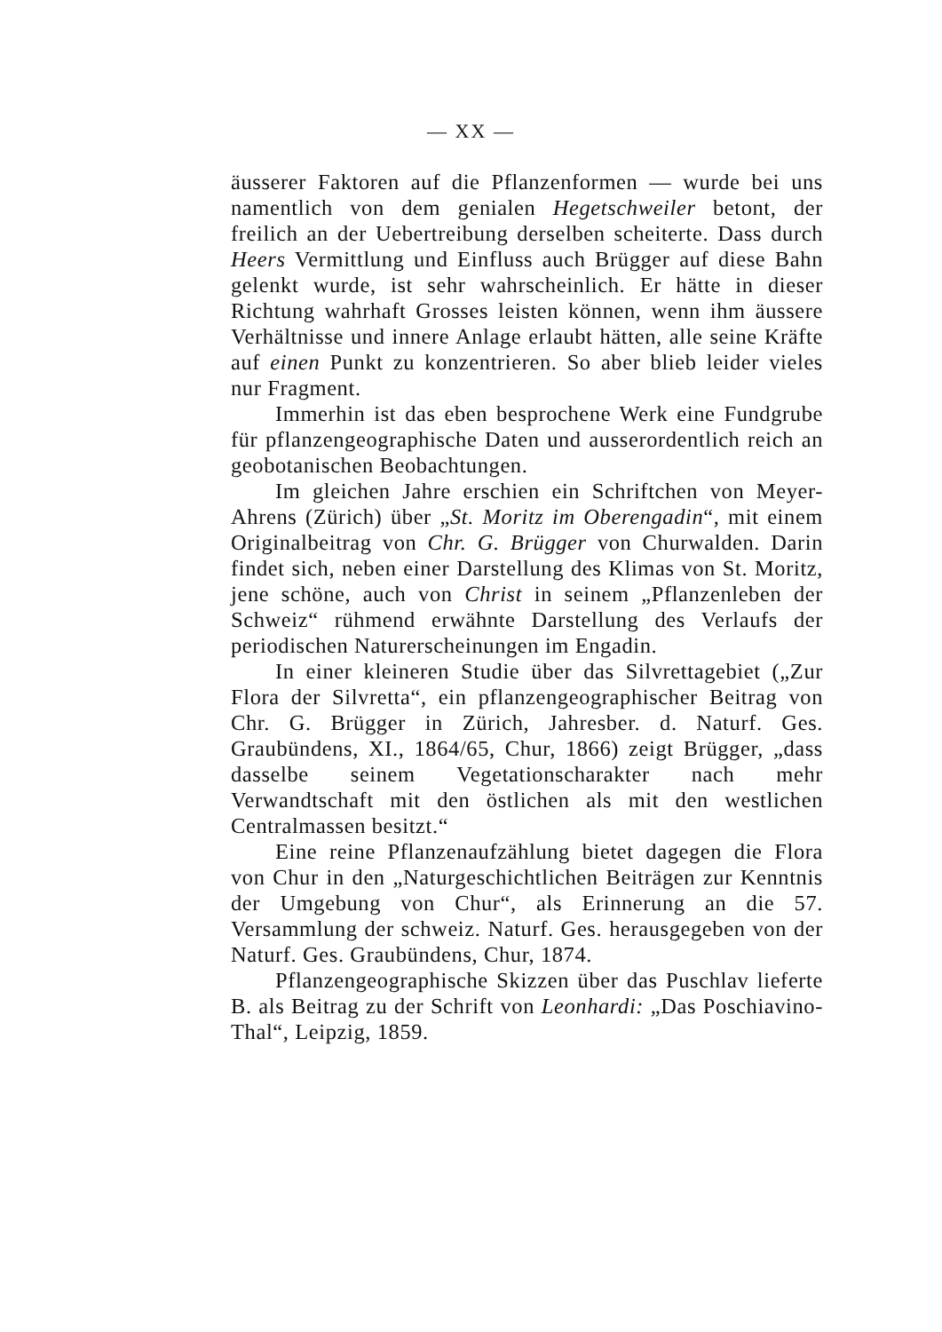— XX —
äusserer Faktoren auf die Pflanzenformen — wurde bei uns namentlich von dem genialen Hegetschweiler betont, der freilich an der Uebertreibung derselben scheiterte. Dass durch Heers Vermittlung und Einfluss auch Brügger auf diese Bahn gelenkt wurde, ist sehr wahrscheinlich. Er hätte in dieser Richtung wahrhaft Grosses leisten können, wenn ihm äussere Verhältnisse und innere Anlage erlaubt hätten, alle seine Kräfte auf einen Punkt zu konzentrieren. So aber blieb leider vieles nur Fragment.
Immerhin ist das eben besprochene Werk eine Fundgrube für pflanzengeographische Daten und ausserordentlich reich an geobotanischen Beobachtungen.
Im gleichen Jahre erschien ein Schriftchen von Meyer-Ahrens (Zürich) über „St. Moritz im Oberengadin“, mit einem Originalbeitrag von Chr. G. Brügger von Churwalden. Darin findet sich, neben einer Darstellung des Klimas von St. Moritz, jene schöne, auch von Christ in seinem „Pflanzenleben der Schweiz“ rühmend erwähnte Darstellung des Verlaufs der periodischen Naturerscheinungen im Engadin.
In einer kleineren Studie über das Silvrettagebiet („Zur Flora der Silvretta“, ein pflanzengeographischer Beitrag von Chr. G. Brügger in Zürich, Jahresber. d. Naturf. Ges. Graubündens, XI., 1864/65, Chur, 1866) zeigt Brügger, „dass dasselbe seinem Vegetationscharakter nach mehr Verwandtschaft mit den östlichen als mit den westlichen Centralmassen besitzt.“
Eine reine Pflanzenaufzählung bietet dagegen die Flora von Chur in den „Naturgeschichtlichen Beiträgen zur Kenntnis der Umgebung von Chur“, als Erinnerung an die 57. Versammlung der schweiz. Naturf. Ges. herausgegeben von der Naturf. Ges. Graubündens, Chur, 1874.
Pflanzengeographische Skizzen über das Puschlav lieferte B. als Beitrag zu der Schrift von Leonhardi: „Das Poschiavino-Thal“, Leipzig, 1859.